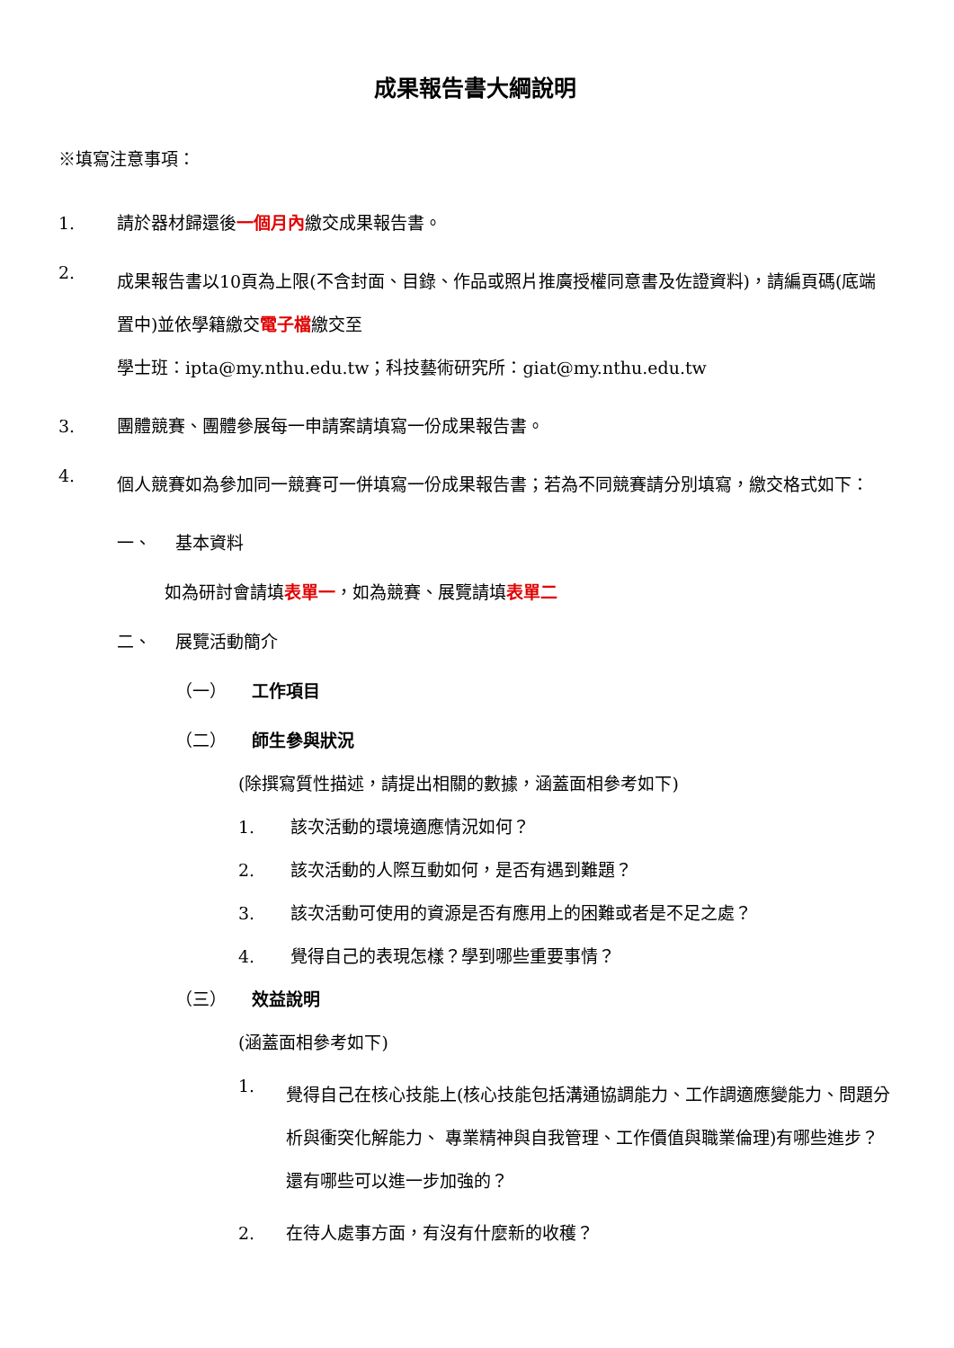成果報告書大綱說明
※填寫注意事項：
1. 請於器材歸還後一個月內繳交成果報告書。
2. 成果報告書以10頁為上限(不含封面、目錄、作品或照片推廣授權同意書及佐證資料)，請編頁碼(底端置中)並依學籍繳交電子檔繳交至
學士班：ipta@my.nthu.edu.tw；科技藝術研究所：giat@my.nthu.edu.tw
3. 團體競賽、團體參展每一申請案請填寫一份成果報告書。
4. 個人競賽如為參加同一競賽可一併填寫一份成果報告書；若為不同競賽請分別填寫，繳交格式如下：
一、 基本資料
如為研討會請填 表單一 ，如為競賽、展覽請填 表單二
二、 展覽活動簡介
（一） 工作項目
（二） 師生參與狀況
(除撰寫質性描述，請提出相關的數據，涵蓋面相參考如下)
1. 該次活動的環境適應情況如何？
2. 該次活動的人際互動如何，是否有遇到難題？
3. 該次活動可使用的資源是否有應用上的困難或者是不足之處？
4. 覺得自己的表現怎樣？學到哪些重要事情？
（三） 效益說明
(涵蓋面相參考如下)
1. 覺得自己在核心技能上(核心技能包括溝通協調能力、工作調適應變能力、問題分析與衝突化解能力、 專業精神與自我管理、工作價值與職業倫理)有哪些進步？還有哪些可以進一步加強的？
2. 在待人處事方面，有沒有什麼新的收穫？